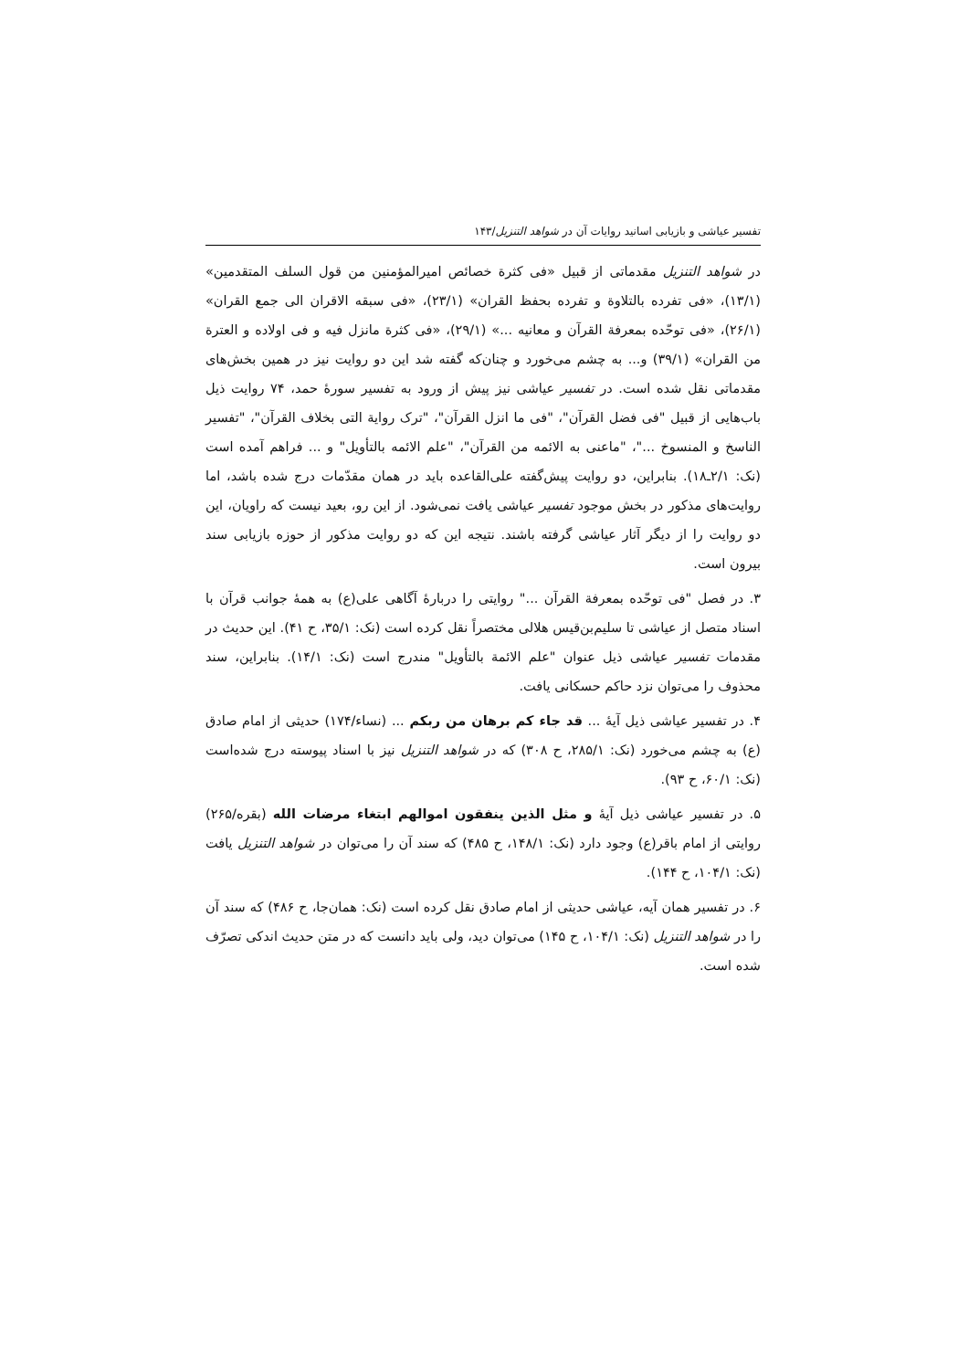تفسیر عیاشی و بازیابی اسانید روایات آن در شواهد التنزیل/۱۴۳
در شواهد التنزیل مقدماتی از قبیل «فی کثرة خصائص امیرالمؤمنین من قول السلف المتقدمین» (۱۳/۱)، «فی تفرده بالتلاوة و تفرده بحفظ القران» (۲۳/۱)، «فی سبقه الاقران الی جمع القران» (۲۶/۱)، «فی توحّده بمعرفة القرآن و معانیه ...» (۲۹/۱)، «فی کثرة مانزل فیه و فی اولاده و العترة من القران» (۳۹/۱) و... به چشم می‌خورد و چنان‌که گفته شد این دو روایت نیز در همین بخش‌های مقدماتی نقل شده است. در تفسیر عیاشی نیز پیش از ورود به تفسیر سورهٔ حمد، ۷۴ روایت ذیل باب‌هایی از قبیل "فی فضل القرآن"، "فی ما انزل القرآن"، "ترک روایة التی بخلاف القرآن"، "تفسیر الناسخ و المنسوخ ..."، "ماعنی به الائمه من القرآن"، "علم الائمه بالتأویل" و ... فراهم آمده است (نک: ۲/۱ـ۱۸). بنابراین، دو روایت پیش‌گفته علی‌القاعده باید در همان مقدّمات درج شده باشد، اما روایت‌های مذکور در بخش موجود تفسیر عیاشی یافت نمی‌شود. از این رو، بعید نیست که راویان، این دو روایت را از دیگر آثار عیاشی گرفته باشند. نتیجه این که دو روایت مذکور از حوزه بازیابی سند بیرون است.
۳. در فصل "فی توحّده بمعرفة القرآن ..." روایتی را دربارهٔ آگاهی علی(ع) به همهٔ جوانب قرآن با اسناد متصل از عیاشی تا سلیم‌بن‌قیس هلالی مختصراً نقل کرده است (نک: ۳۵/۱، ح ۴۱). این حدیث در مقدمات تفسیر عیاشی ذیل عنوان "علم الائمة بالتأویل" مندرج است (نک: ۱۴/۱). بنابراین، سند محذوف را می‌توان نزد حاکم حسکانی یافت.
۴. در تفسیر عیاشی ذیل آیهٔ ... قد جاء کم برهان من ربکم ... (نساء/۱۷۴) حدیثی از امام صادق (ع) به چشم می‌خورد (نک: ۲۸۵/۱، ح ۳۰۸) که در شواهد التنزیل نیز با اسناد پیوسته درج شده‌است (نک: ۶۰/۱، ح ۹۳).
۵. در تفسیر عیاشی ذیل آیهٔ و مثل الذین ینفقون اموالهم ابتغاء مرضات الله (بقره/۲۶۵) روایتی از امام باقر(ع) وجود دارد (نک: ۱۴۸/۱، ح ۴۸۵) که سند آن را می‌توان در شواهد التنزیل یافت (نک: ۱۰۴/۱، ح ۱۴۴).
۶. در تفسیر همان آیه، عیاشی حدیثی از امام صادق نقل کرده است (نک: همان‌جا، ح ۴۸۶) که سند آن را در شواهد التنزیل (نک: ۱۰۴/۱، ح ۱۴۵) می‌توان دید، ولی باید دانست که در متن حدیث اندکی تصرّف شده است.